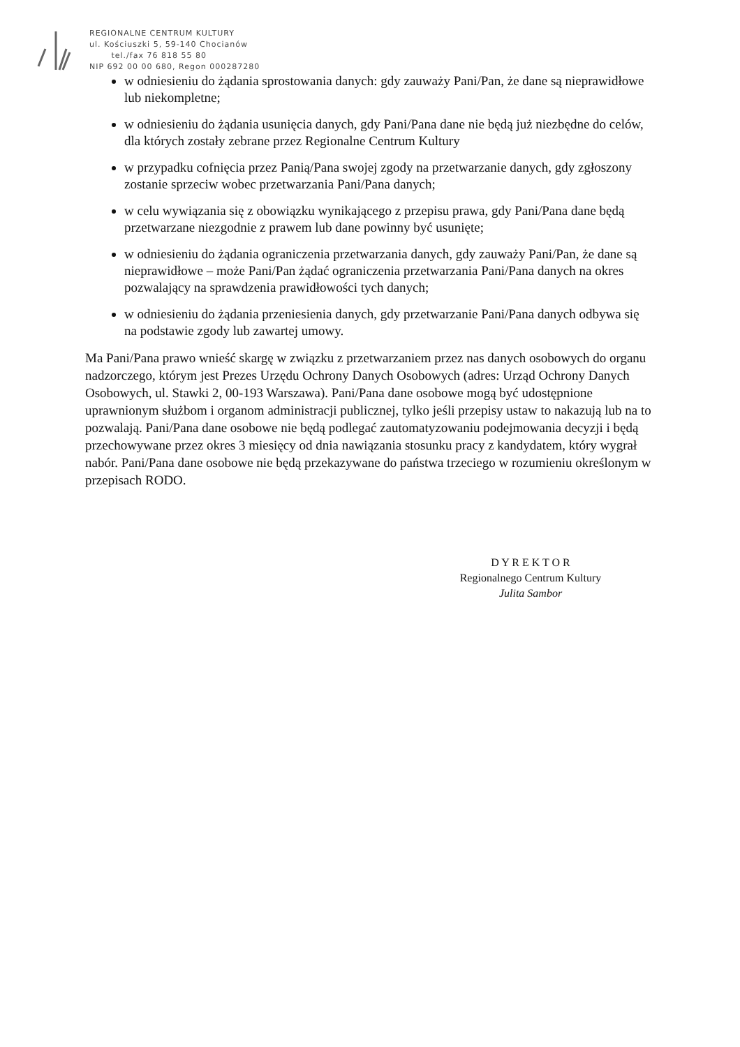REGIONALNE CENTRUM KULTURY
ul. Kościuszki 5, 59-140 Chocianów
tel./fax 76 818 55 80
NIP 692 00 00 680, Regon 000287280
w odniesieniu do żądania sprostowania danych: gdy zauważy Pani/Pan, że dane są nieprawidłowe lub niekompletne;
w odniesieniu do żądania usunięcia danych, gdy Pani/Pana dane nie będą już niezbędne do celów, dla których zostały zebrane przez Regionalne Centrum Kultury
w przypadku cofnięcia przez Panią/Pana swojej zgody na przetwarzanie danych, gdy zgłoszony zostanie sprzeciw wobec przetwarzania Pani/Pana danych;
w celu wywiązania się z obowiązku wynikającego z przepisu prawa, gdy Pani/Pana dane będą przetwarzane niezgodnie z prawem lub dane powinny być usunięte;
w odniesieniu do żądania ograniczenia przetwarzania danych, gdy zauważy Pani/Pan, że dane są nieprawidłowe – może Pani/Pan żądać ograniczenia przetwarzania Pani/Pana danych na okres pozwalający na sprawdzenia prawidłowości tych danych;
w odniesieniu do żądania przeniesienia danych, gdy przetwarzanie Pani/Pana danych odbywa się na podstawie zgody lub zawartej umowy.
Ma Pani/Pana prawo wnieść skargę w związku z przetwarzaniem przez nas danych osobowych do organu nadzorczego, którym jest Prezes Urzędu Ochrony Danych Osobowych (adres: Urząd Ochrony Danych Osobowych, ul. Stawki 2, 00-193 Warszawa). Pani/Pana dane osobowe mogą być udostępnione uprawnionym służbom i organom administracji publicznej, tylko jeśli przepisy ustaw to nakazują lub na to pozwalają. Pani/Pana dane osobowe nie będą podlegać zautomatyzowaniu podejmowania decyzji i będą przechowywane przez okres 3 miesięcy od dnia nawiązania stosunku pracy z kandydatem, który wygrał nabór. Pani/Pana dane osobowe nie będą przekazywane do państwa trzeciego w rozumieniu określonym w przepisach RODO.
D Y R E K T O R
Regionalnego Centrum Kultury
Julita Sambor